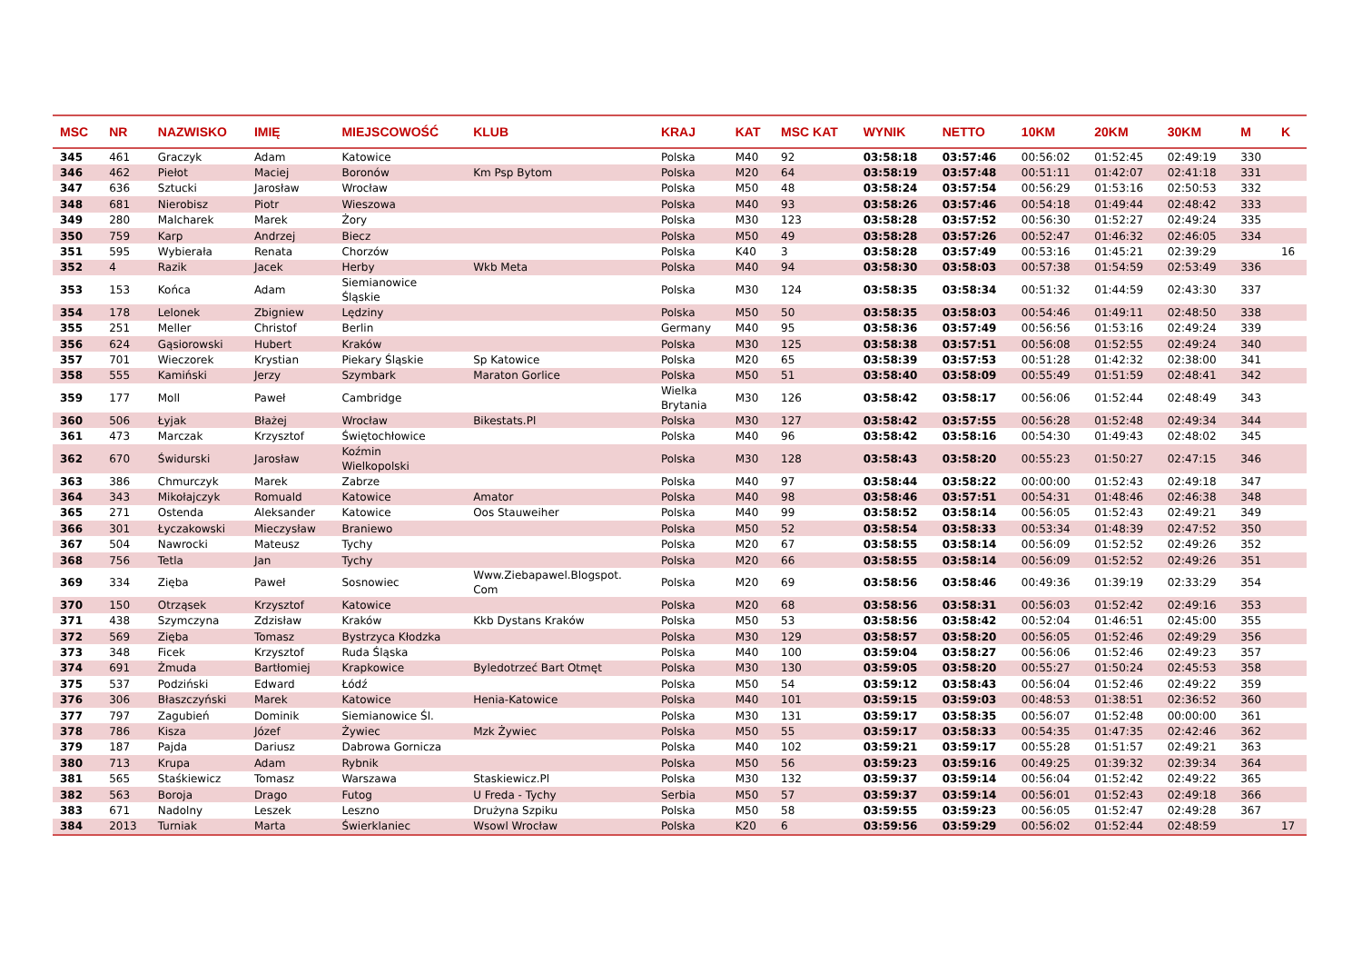| MSC | NR | NAZWISKO | IMIĘ | MIEJSCOWOŚĆ | KLUB | KRAJ | KAT | MSC KAT | WYNIK | NETTO | 10KM | 20KM | 30KM | M | K |
| --- | --- | --- | --- | --- | --- | --- | --- | --- | --- | --- | --- | --- | --- | --- | --- |
| 345 | 461 | Graczyk | Adam | Katowice | | Polska | M40 | 92 | 03:58:18 | 03:57:46 | 00:56:02 | 01:52:45 | 02:49:19 | 330 | |
| 346 | 462 | Piełot | Maciej | Boronów | Km Psp Bytom | Polska | M20 | 64 | 03:58:19 | 03:57:48 | 00:51:11 | 01:42:07 | 02:41:18 | 331 | |
| 347 | 636 | Sztucki | Jarosław | Wrocław | | Polska | M50 | 48 | 03:58:24 | 03:57:54 | 00:56:29 | 01:53:16 | 02:50:53 | 332 | |
| 348 | 681 | Nierobisz | Piotr | Wieszowa | | Polska | M40 | 93 | 03:58:26 | 03:57:46 | 00:54:18 | 01:49:44 | 02:48:42 | 333 | |
| 349 | 280 | Malcharek | Marek | Żory | | Polska | M30 | 123 | 03:58:28 | 03:57:52 | 00:56:30 | 01:52:27 | 02:49:24 | 335 | |
| 350 | 759 | Karp | Andrzej | Biecz | | Polska | M50 | 49 | 03:58:28 | 03:57:26 | 00:52:47 | 01:46:32 | 02:46:05 | 334 | |
| 351 | 595 | Wybierała | Renata | Chorzów | | Polska | K40 | 3 | 03:58:28 | 03:57:49 | 00:53:16 | 01:45:21 | 02:39:29 | | 16 |
| 352 | 4 | Razik | Jacek | Herby | Wkb Meta | Polska | M40 | 94 | 03:58:30 | 03:58:03 | 00:57:38 | 01:54:59 | 02:53:49 | 336 | |
| 353 | 153 | Końca | Adam | Siemianowice Śląskie | | Polska | M30 | 124 | 03:58:35 | 03:58:34 | 00:51:32 | 01:44:59 | 02:43:30 | 337 | |
| 354 | 178 | Lelonek | Zbigniew | Lędziny | | Polska | M50 | 50 | 03:58:35 | 03:58:03 | 00:54:46 | 01:49:11 | 02:48:50 | 338 | |
| 355 | 251 | Meller | Christof | Berlin | | Germany | M40 | 95 | 03:58:36 | 03:57:49 | 00:56:56 | 01:53:16 | 02:49:24 | 339 | |
| 356 | 624 | Gąsiorowski | Hubert | Kraków | | Polska | M30 | 125 | 03:58:38 | 03:57:51 | 00:56:08 | 01:52:55 | 02:49:24 | 340 | |
| 357 | 701 | Wieczorek | Krystian | Piekary Śląskie | Sp Katowice | Polska | M20 | 65 | 03:58:39 | 03:57:53 | 00:51:28 | 01:42:32 | 02:38:00 | 341 | |
| 358 | 555 | Kamiński | Jerzy | Szymbark | Maraton Gorlice | Polska | M50 | 51 | 03:58:40 | 03:58:09 | 00:55:49 | 01:51:59 | 02:48:41 | 342 | |
| 359 | 177 | Moll | Paweł | Cambridge | | Wielka Brytania | M30 | 126 | 03:58:42 | 03:58:17 | 00:56:06 | 01:52:44 | 02:48:49 | 343 | |
| 360 | 506 | Łyjak | Błażej | Wrocław | Bikestats.Pl | Polska | M30 | 127 | 03:58:42 | 03:57:55 | 00:56:28 | 01:52:48 | 02:49:34 | 344 | |
| 361 | 473 | Marczak | Krzysztof | Świętochłowice | | Polska | M40 | 96 | 03:58:42 | 03:58:16 | 00:54:30 | 01:49:43 | 02:48:02 | 345 | |
| 362 | 670 | Świdurski | Jarosław | Koźmin Wielkopolski | | Polska | M30 | 128 | 03:58:43 | 03:58:20 | 00:55:23 | 01:50:27 | 02:47:15 | 346 | |
| 363 | 386 | Chmurczyk | Marek | Zabrze | | Polska | M40 | 97 | 03:58:44 | 03:58:22 | 00:00:00 | 01:52:43 | 02:49:18 | 347 | |
| 364 | 343 | Mikołajczyk | Romuald | Katowice | Amator | Polska | M40 | 98 | 03:58:46 | 03:57:51 | 00:54:31 | 01:48:46 | 02:46:38 | 348 | |
| 365 | 271 | Ostenda | Aleksander | Katowice | Oos Stauweiher | Polska | M40 | 99 | 03:58:52 | 03:58:14 | 00:56:05 | 01:52:43 | 02:49:21 | 349 | |
| 366 | 301 | Łyczakowski | Mieczysław | Braniewo | | Polska | M50 | 52 | 03:58:54 | 03:58:33 | 00:53:34 | 01:48:39 | 02:47:52 | 350 | |
| 367 | 504 | Nawrocki | Mateusz | Tychy | | Polska | M20 | 67 | 03:58:55 | 03:58:14 | 00:56:09 | 01:52:52 | 02:49:26 | 352 | |
| 368 | 756 | Tetla | Jan | Tychy | | Polska | M20 | 66 | 03:58:55 | 03:58:14 | 00:56:09 | 01:52:52 | 02:49:26 | 351 | |
| 369 | 334 | Zięba | Paweł | Sosnowiec | Www.Ziebapawel.Blogspot. Com | Polska | M20 | 69 | 03:58:56 | 03:58:46 | 00:49:36 | 01:39:19 | 02:33:29 | 354 | |
| 370 | 150 | Otrząsek | Krzysztof | Katowice | | Polska | M20 | 68 | 03:58:56 | 03:58:31 | 00:56:03 | 01:52:42 | 02:49:16 | 353 | |
| 371 | 438 | Szymczyna | Zdzisław | Kraków | Kkb Dystans Kraków | Polska | M50 | 53 | 03:58:56 | 03:58:42 | 00:52:04 | 01:46:51 | 02:45:00 | 355 | |
| 372 | 569 | Zięba | Tomasz | Bystrzyca Kłodzka | | Polska | M30 | 129 | 03:58:57 | 03:58:20 | 00:56:05 | 01:52:46 | 02:49:29 | 356 | |
| 373 | 348 | Ficek | Krzysztof | Ruda Śląska | | Polska | M40 | 100 | 03:59:04 | 03:58:27 | 00:56:06 | 01:52:46 | 02:49:23 | 357 | |
| 374 | 691 | Żmuda | Bartłomiej | Krapkowice | Byledotrzeć Bart Otmęt | Polska | M30 | 130 | 03:59:05 | 03:58:20 | 00:55:27 | 01:50:24 | 02:45:53 | 358 | |
| 375 | 537 | Podziński | Edward | Łódź | | Polska | M50 | 54 | 03:59:12 | 03:58:43 | 00:56:04 | 01:52:46 | 02:49:22 | 359 | |
| 376 | 306 | Błaszczyński | Marek | Katowice | Henia-Katowice | Polska | M40 | 101 | 03:59:15 | 03:59:03 | 00:48:53 | 01:38:51 | 02:36:52 | 360 | |
| 377 | 797 | Zagubień | Dominik | Siemianowice Śl. | | Polska | M30 | 131 | 03:59:17 | 03:58:35 | 00:56:07 | 01:52:48 | 00:00:00 | 361 | |
| 378 | 786 | Kisza | Józef | Żywiec | Mzk Żywiec | Polska | M50 | 55 | 03:59:17 | 03:58:33 | 00:54:35 | 01:47:35 | 02:42:46 | 362 | |
| 379 | 187 | Pajda | Dariusz | Dabrowa Gornicza | | Polska | M40 | 102 | 03:59:21 | 03:59:17 | 00:55:28 | 01:51:57 | 02:49:21 | 363 | |
| 380 | 713 | Krupa | Adam | Rybnik | | Polska | M50 | 56 | 03:59:23 | 03:59:16 | 00:49:25 | 01:39:32 | 02:39:34 | 364 | |
| 381 | 565 | Staśkiewicz | Tomasz | Warszawa | Staskiewicz.Pl | Polska | M30 | 132 | 03:59:37 | 03:59:14 | 00:56:04 | 01:52:42 | 02:49:22 | 365 | |
| 382 | 563 | Boroja | Drago | Futog | U Freda - Tychy | Serbia | M50 | 57 | 03:59:37 | 03:59:14 | 00:56:01 | 01:52:43 | 02:49:18 | 366 | |
| 383 | 671 | Nadolny | Leszek | Leszno | Drużyna Szpiku | Polska | M50 | 58 | 03:59:55 | 03:59:23 | 00:56:05 | 01:52:47 | 02:49:28 | 367 | |
| 384 | 2013 | Turniak | Marta | Świerklaniec | Wsowl Wrocław | Polska | K20 | 6 | 03:59:56 | 03:59:29 | 00:56:02 | 01:52:44 | 02:48:59 | | 17 |